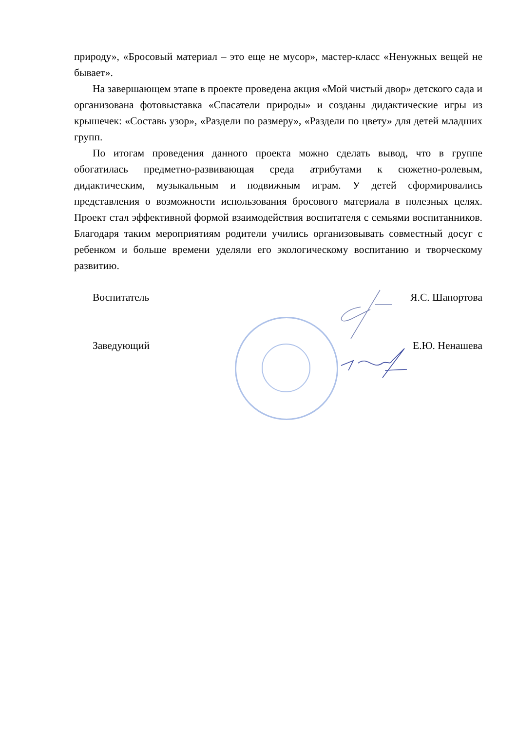природу», «Бросовый материал – это еще не мусор», мастер-класс «Ненужных вещей не бывает».
На завершающем этапе в проекте проведена акция «Мой чистый двор» детского сада и организована фотовыставка «Спасатели природы» и созданы дидактические игры из крышечек: «Составь узор», «Раздели по размеру», «Раздели по цвету» для детей младших групп.
По итогам проведения данного проекта можно сделать вывод, что в группе обогатилась предметно-развивающая среда атрибутами к сюжетно-ролевым, дидактическим, музыкальным и подвижным играм. У детей сформировались представления о возможности использования бросового материала в полезных целях. Проект стал эффективной формой взаимодействия воспитателя с семьями воспитанников. Благодаря таким мероприятиям родители учились организовывать совместный досуг с ребенком и больше времени уделяли его экологическому воспитанию и творческому развитию.
Воспитатель Я.С. Шапортова
Заведующий Е.Ю. Ненашева